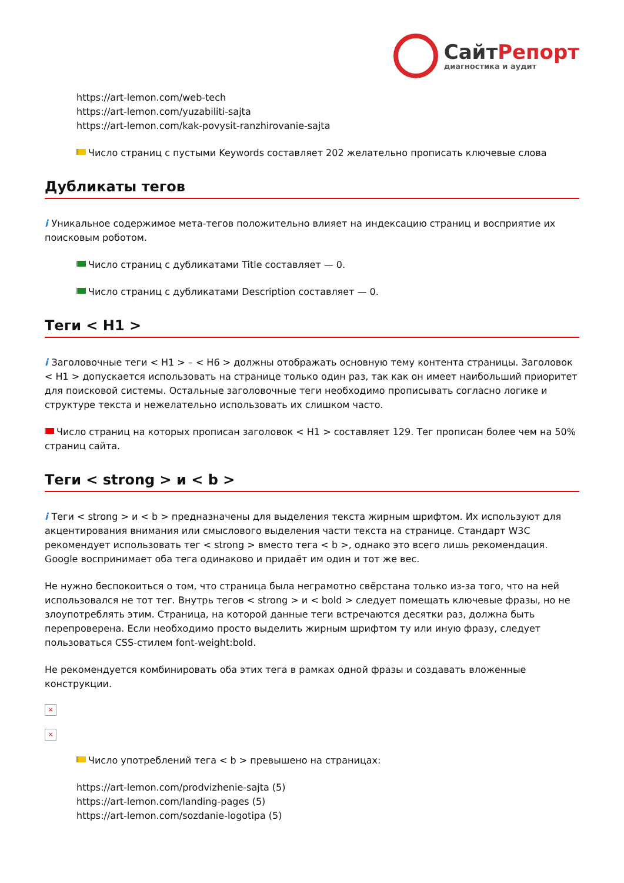СайтРепорт
диагностика и аудит
https://art-lemon.com/web-tech
https://art-lemon.com/yuzabiliti-sajta
https://art-lemon.com/kak-povysit-ranzhirovanie-sajta
Число страниц с пустыми Keywords составляет 202 желательно прописать ключевые слова
Дубликаты тегов
i Уникальное содержимое мета-тегов положительно влияет на индексацию страниц и восприятие их поисковым роботом.
Число страниц с дубликатами Title составляет — 0.
Число страниц с дубликатами Description составляет — 0.
Теги < H1 >
i Заголовочные теги < H1 > – < H6 > должны отображать основную тему контента страницы. Заголовок < H1 > допускается использовать на странице только один раз, так как он имеет наибольший приоритет для поисковой системы. Остальные заголовочные теги необходимо прописывать согласно логике и структуре текста и нежелательно использовать их слишком часто.
Число страниц на которых прописан заголовок < H1 > составляет 129. Тег прописан более чем на 50% страниц сайта.
Теги < strong > и < b >
i Теги < strong > и < b > предназначены для выделения текста жирным шрифтом. Их используют для акцентирования внимания или смыслового выделения части текста на странице. Стандарт W3C рекомендует использовать тег < strong > вместо тега < b >, однако это всего лишь рекомендация. Google воспринимает оба тега одинаково и придаёт им один и тот же вес.
Не нужно беспокоиться о том, что страница была неграмотно свёрстана только из-за того, что на ней использовался не тот тег. Внутрь тегов < strong > и < bold > следует помещать ключевые фразы, но не злоупотреблять этим. Страница, на которой данные теги встречаются десятки раз, должна быть перепроверена. Если необходимо просто выделить жирным шрифтом ту или иную фразу, следует пользоваться CSS-стилем font-weight:bold.
Не рекомендуется комбинировать оба этих тега в рамках одной фразы и создавать вложенные конструкции.
×
×
Число употреблений тега < b > превышено на страницах:
https://art-lemon.com/prodvizhenie-sajta (5)
https://art-lemon.com/landing-pages (5)
https://art-lemon.com/sozdanie-logotipa (5)